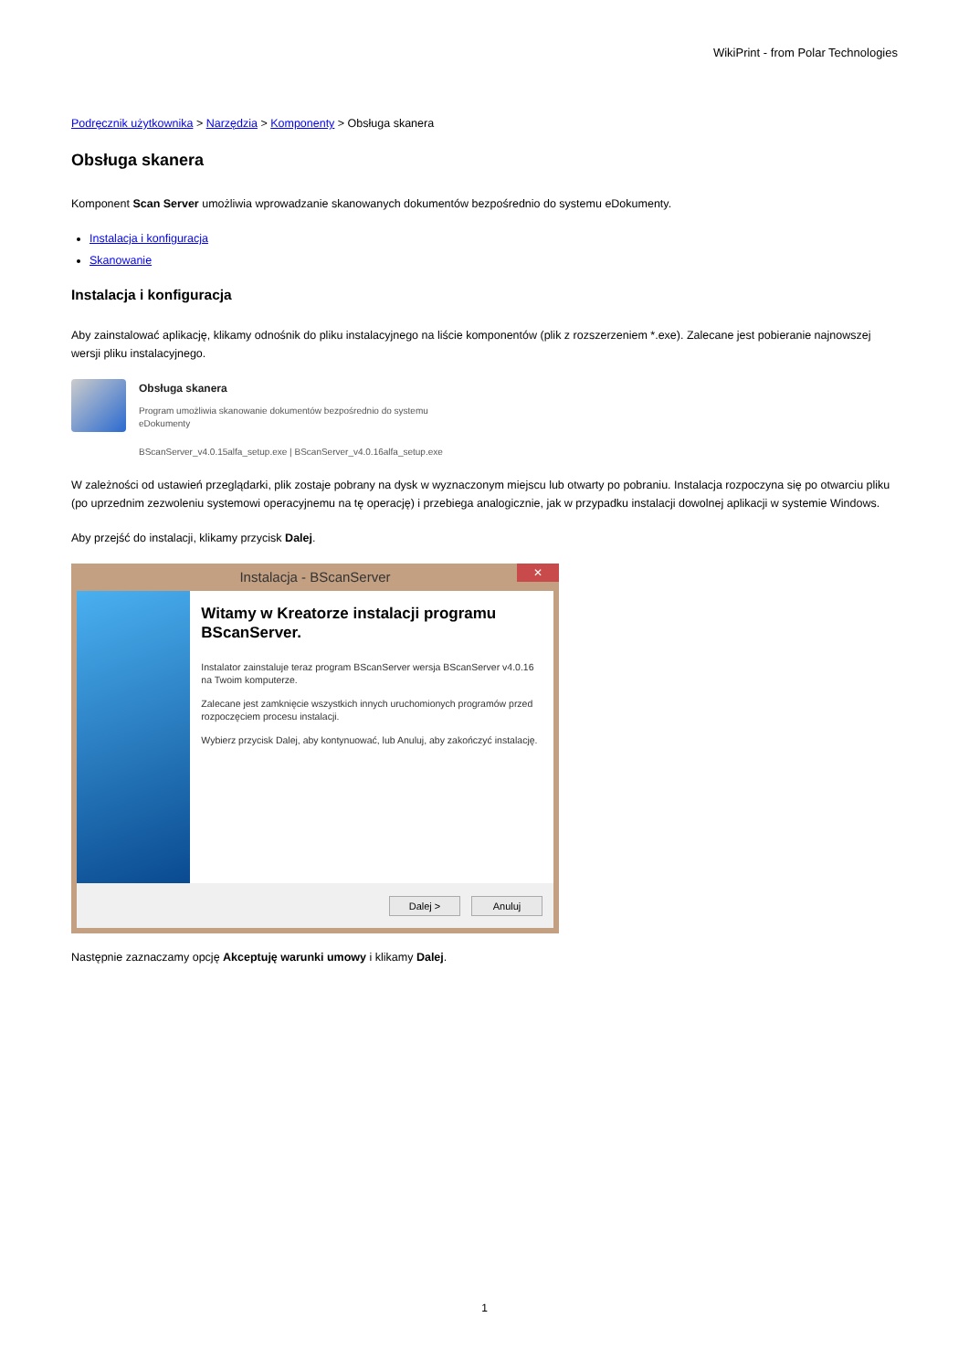WikiPrint - from Polar Technologies
Podręcznik użytkownika > Narzędzia > Komponenty > Obsługa skanera
Obsługa skanera
Komponent Scan Server umożliwia wprowadzanie skanowanych dokumentów bezpośrednio do systemu eDokumenty.
Instalacja i konfiguracja
Skanowanie
Instalacja i konfiguracja
Aby zainstalować aplikację, klikamy odnośnik do pliku instalacyjnego na liście komponentów (plik z rozszerzeniem *.exe). Zalecane jest pobieranie najnowszej wersji pliku instalacyjnego.
Obsługa skanera
Program umożliwia skanowanie dokumentów bezpośrednio do systemu
eDokumenty
BScanServer_v4.0.15alfa_setup.exe | BScanServer_v4.0.16alfa_setup.exe
W zależności od ustawień przeglądarki, plik zostaje pobrany na dysk w wyznaczonym miejscu lub otwarty po pobraniu. Instalacja rozpoczyna się po otwarciu pliku (po uprzednim zezwoleniu systemowi operacyjnemu na tę operację) i przebiega analogicznie, jak w przypadku instalacji dowolnej aplikacji w systemie Windows.
Aby przejść do instalacji, klikamy przycisk Dalej.
Instalacja - BScanServer ✕
Witamy w Kreatorze instalacji programu BScanServer.
Instalator zainstaluje teraz program BScanServer wersja BScanServer v4.0.16 na Twoim komputerze.
Zalecane jest zamknięcie wszystkich innych uruchomionych programów przed rozpoczęciem procesu instalacji.
Wybierz przycisk Dalej, aby kontynuować, lub Anuluj, aby zakończyć instalację.
Dalej > Anuluj
Następnie zaznaczamy opcję Akceptuję warunki umowy i klikamy Dalej.
1